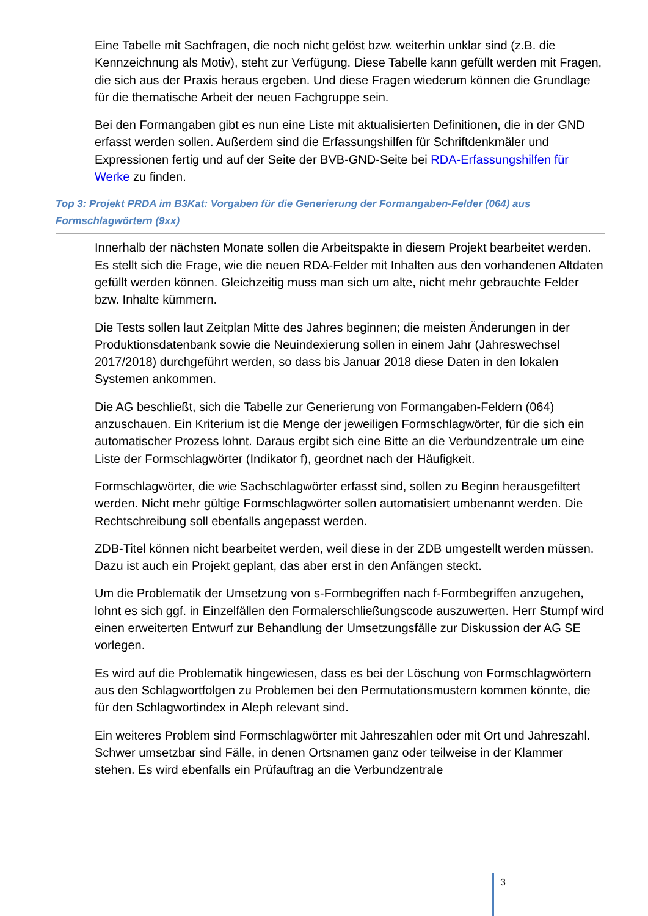Eine Tabelle mit Sachfragen, die noch nicht gelöst bzw. weiterhin unklar sind (z.B. die Kennzeichnung als Motiv), steht zur Verfügung. Diese Tabelle kann gefüllt werden mit Fragen, die sich aus der Praxis heraus ergeben. Und diese Fragen wiederum können die Grundlage für die thematische Arbeit der neuen Fachgruppe sein.
Bei den Formangaben gibt es nun eine Liste mit aktualisierten Definitionen, die in der GND erfasst werden sollen. Außerdem sind die Erfassungshilfen für Schriftdenkmäler und Expressionen fertig und auf der Seite der BVB-GND-Seite bei RDA-Erfassungshilfen für Werke zu finden.
Top 3: Projekt PRDA im B3Kat: Vorgaben für die Generierung der Formangaben-Felder (064) aus Formschlagwörtern (9xx)
Innerhalb der nächsten Monate sollen die Arbeitspakte in diesem Projekt bearbeitet werden. Es stellt sich die Frage, wie die neuen RDA-Felder mit Inhalten aus den vorhandenen Altdaten gefüllt werden können. Gleichzeitig muss man sich um alte, nicht mehr gebrauchte Felder bzw. Inhalte kümmern.
Die Tests sollen laut Zeitplan Mitte des Jahres beginnen; die meisten Änderungen in der Produktionsdatenbank sowie die Neuindexierung sollen in einem Jahr (Jahreswechsel 2017/2018) durchgeführt werden, so dass bis Januar 2018 diese Daten in den lokalen Systemen ankommen.
Die AG beschließt, sich die Tabelle zur Generierung von Formangaben-Feldern (064) anzuschauen. Ein Kriterium ist die Menge der jeweiligen Formschlagwörter, für die sich ein automatischer Prozess lohnt. Daraus ergibt sich eine Bitte an die Verbundzentrale um eine Liste der Formschlagwörter (Indikator f), geordnet nach der Häufigkeit.
Formschlagwörter, die wie Sachschlagwörter erfasst sind, sollen zu Beginn herausgefiltert werden. Nicht mehr gültige Formschlagwörter sollen automatisiert umbenannt werden. Die Rechtschreibung soll ebenfalls angepasst werden.
ZDB-Titel können nicht bearbeitet werden, weil diese in der ZDB umgestellt werden müssen. Dazu ist auch ein Projekt geplant, das aber erst in den Anfängen steckt.
Um die Problematik der Umsetzung von s-Formbegriffen nach f-Formbegriffen anzugehen, lohnt es sich ggf. in Einzelfällen den Formalerschließungscode auszuwerten. Herr Stumpf wird einen erweiterten Entwurf zur Behandlung der Umsetzungsfälle zur Diskussion der AG SE vorlegen.
Es wird auf die Problematik hingewiesen, dass es bei der Löschung von Formschlagwörtern aus den Schlagwortfolgen zu Problemen bei den Permutationsmustern kommen könnte, die für den Schlagwortindex in Aleph relevant sind.
Ein weiteres Problem sind Formschlagwörter mit Jahreszahlen oder mit Ort und Jahreszahl. Schwer umsetzbar sind Fälle, in denen Ortsnamen ganz oder teilweise in der Klammer stehen. Es wird ebenfalls ein Prüfauftrag an die Verbundzentrale
3